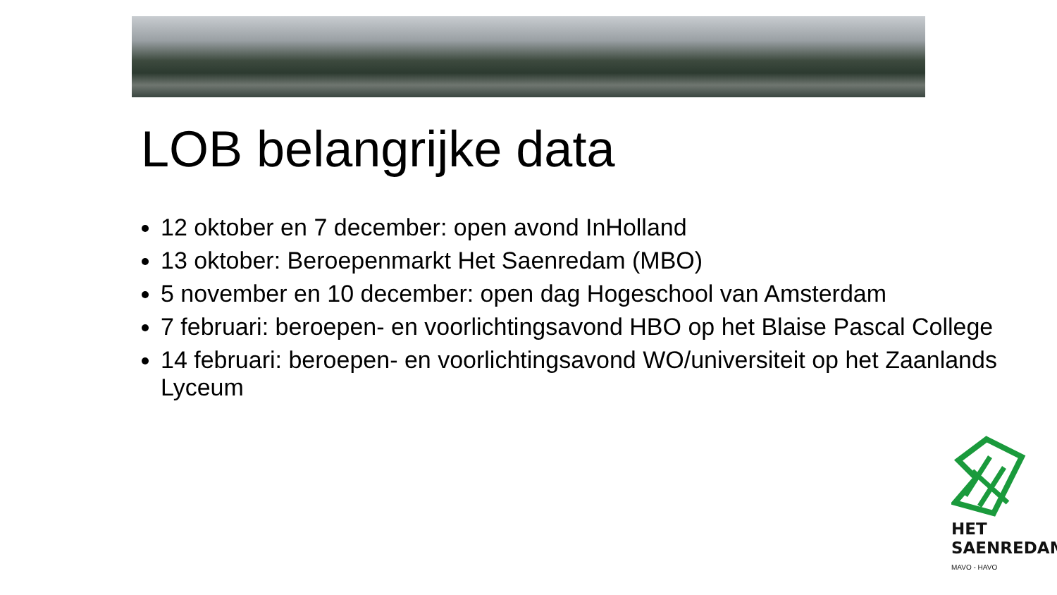LOB belangrijke data
12 oktober en 7 december: open avond InHolland
13 oktober: Beroepenmarkt Het Saenredam (MBO)
5 november en 10 december: open dag Hogeschool van Amsterdam
7 februari: beroepen- en voorlichtingsavond HBO op het Blaise Pascal College
14 februari: beroepen- en voorlichtingsavond WO/universiteit op het Zaanlands Lyceum
HET
SAENREDAM
MAVO - HAVO